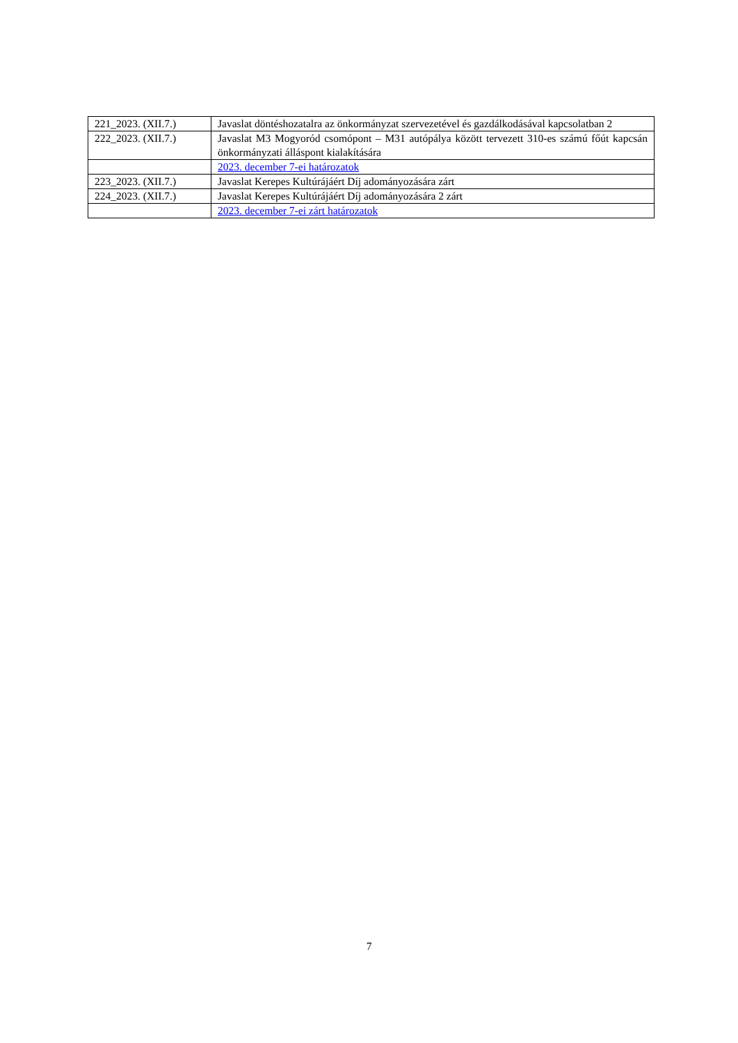| 221_2023. (XII.7.) | Javaslat döntéshozatalra az önkormányzat szervezetével és gazdálkodásával kapcsolatban 2 |
| 222_2023. (XII.7.) | Javaslat M3 Mogyoród csomópont – M31 autópálya között tervezett 310-es számú főút kapcsán önkormányzati álláspont kialakítására |
| | 2023. december 7-ei határozatok |
| 223_2023. (XII.7.) | Javaslat Kerepes Kultúrájáért Díj adományozására zárt |
| 224_2023. (XII.7.) | Javaslat Kerepes Kultúrájáért Díj adományozására 2 zárt |
| | 2023. december 7-ei zárt határozatok |
7